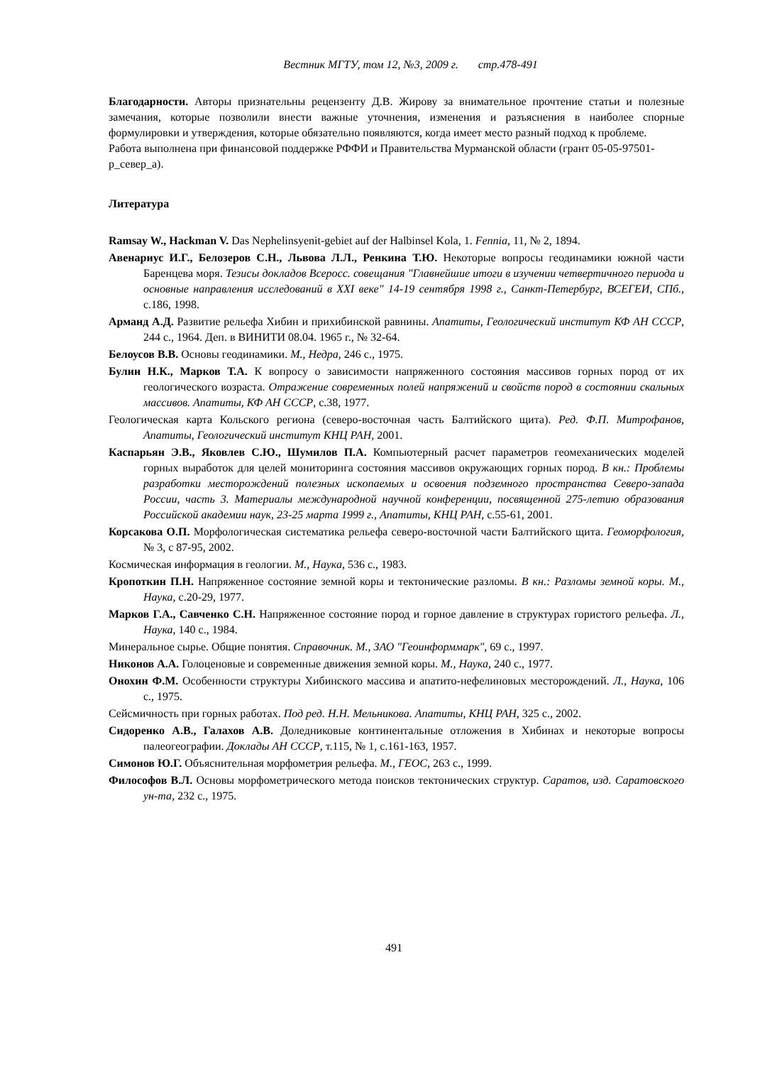Вестник МГТУ, том 12, №3, 2009 г. стр.478-491
Благодарности. Авторы признательны рецензенту Д.В. Жирову за внимательное прочтение статьи и полезные замечания, которые позволили внести важные уточнения, изменения и разъяснения в наиболее спорные формулировки и утверждения, которые обязательно появляются, когда имеет место разный подход к проблеме.
Работа выполнена при финансовой поддержке РФФИ и Правительства Мурманской области (грант 05-05-97501-р_север_а).
Литература
Ramsay W., Hackman V. Das Nephelinsyenit-gebiet auf der Halbinsel Kola, 1. Fennia, 11, № 2, 1894.
Авенариус И.Г., Белозеров С.Н., Львова Л.Л., Ренкина Т.Ю. Некоторые вопросы геодинамики южной части Баренцева моря. Тезисы докладов Всеросс. совещания "Главнейшие итоги в изучении четвертичного периода и основные направления исследований в XXI веке" 14-19 сентября 1998 г., Санкт-Петербург, ВСЕГЕИ, СПб., с.186, 1998.
Арманд А.Д. Развитие рельефа Хибин и прихибинской равнины. Апатиты, Геологический институт КФ АН СССР, 244 с., 1964. Деп. в ВИНИТИ 08.04. 1965 г., № 32-64.
Белоусов В.В. Основы геодинамики. М., Недра, 246 с., 1975.
Булин Н.К., Марков Т.А. К вопросу о зависимости напряженного состояния массивов горных пород от их геологического возраста. Отражение современных полей напряжений и свойств пород в состоянии скальных массивов. Апатиты, КФ АН СССР, с.38, 1977.
Геологическая карта Кольского региона (северо-восточная часть Балтийского щита). Ред. Ф.П. Митрофанов, Апатиты, Геологический институт КНЦ РАН, 2001.
Каспарьян Э.В., Яковлев С.Ю., Шумилов П.А. Компьютерный расчет параметров геомеханических моделей горных выработок для целей мониторинга состояния массивов окружающих горных пород. В кн.: Проблемы разработки месторождений полезных ископаемых и освоения подземного пространства Северо-запада России, часть 3. Материалы международной научной конференции, посвященной 275-летию образования Российской академии наук, 23-25 марта 1999 г., Апатиты, КНЦ РАН, с.55-61, 2001.
Корсакова О.П. Морфологическая систематика рельефа северо-восточной части Балтийского щита. Геоморфология, № 3, с 87-95, 2002.
Космическая информация в геологии. М., Наука, 536 с., 1983.
Кропоткин П.Н. Напряженное состояние земной коры и тектонические разломы. В кн.: Разломы земной коры. М., Наука, с.20-29, 1977.
Марков Г.А., Савченко С.Н. Напряженное состояние пород и горное давление в структурах гористого рельефа. Л., Наука, 140 с., 1984.
Минеральное сырье. Общие понятия. Справочник. М., ЗАО "Геоинформмарк", 69 с., 1997.
Никонов А.А. Голоценовые и современные движения земной коры. М., Наука, 240 с., 1977.
Онохин Ф.М. Особенности структуры Хибинского массива и апатито-нефелиновых месторождений. Л., Наука, 106 с., 1975.
Сейсмичность при горных работах. Под ред. Н.Н. Мельникова. Апатиты, КНЦ РАН, 325 с., 2002.
Сидоренко А.В., Галахов А.В. Доледниковые континентальные отложения в Хибинах и некоторые вопросы палеогеографии. Доклады АН СССР, т.115, № 1, с.161-163, 1957.
Симонов Ю.Г. Объяснительная морфометрия рельефа. М., ГЕОС, 263 с., 1999.
Философов В.Л. Основы морфометрического метода поисков тектонических структур. Саратов, изд. Саратовского ун-та, 232 с., 1975.
491